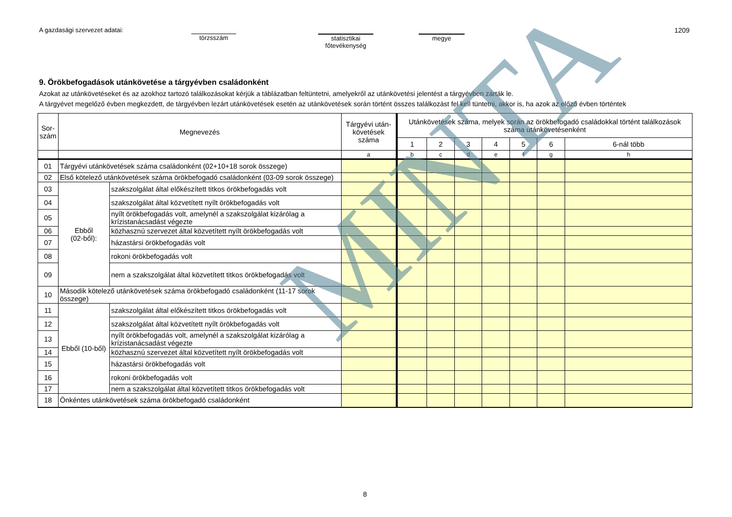A gazdasági szervezet adatai:
törzsszám
statisztikai
főtevékenység
megye
1209
9. Örökbefogadások utánkövetése a tárgyévben családonként
Azokat az utánkövetéseket és az azokhoz tartozó találkozásokat kérjük a táblázatban feltüntetni, amelyekről az utánkövetési jelentést a tárgyévben zárták le.
A tárgyévet megelőző évben megkezdett, de tárgyévben lezárt utánkövetések esetén az utánkövetések során történt összes találkozást fel kell tüntetni, akkor is, ha azok az előző évben történtek
| Sor- szám | Megnevezés | | Tárgyévi után- követések száma | Utánkövetések száma, melyek során az örökbefogadó családokkal történt találkozások száma utánkövetésenként | | | | | | |
| --- | --- | --- | --- | --- | --- | --- | --- | --- | --- | --- |
| | | | | 1 | 2 | 3 | 4 | 5 | 6 | 6-nál több |
| | | | a | b | c | d | e | f | g | h |
| 01 | Tárgyévi utánkövetések száma családonként (02+10+18 sorok összege) | | | | | | | | | |
| 02 | Első kötelező utánkövetések száma örökbefogadó családonként (03-09 sorok összege) | | | | | | | | | |
| 03 | Ebből (02-ből): | szakszolgálat által előkészített titkos örökbefogadás volt | | | | | | | | |
| 04 | | szakszolgálat által közvetített nyílt örökbefogadás volt | | | | | | | | |
| 05 | | nyílt örökbefogadás volt, amelynél a szakszolgálat kizárólag a krízistanácsadást végezte | | | | | | | | |
| 06 | | közhasznú szervezet által közvetített nyílt örökbefogadás volt | | | | | | | | |
| 07 | | házastársi örökbefogadás volt | | | | | | | | |
| 08 | | rokoni örökbefogadás volt | | | | | | | | |
| 09 | | nem a szakszolgálat által közvetített titkos örökbefogadás volt | | | | | | | | |
| 10 | Második kötelező utánkövetések száma örökbefogadó családonként (11-17 sorok összege) | | | | | | | | | |
| 11 | Ebből (10-ből) | szakszolgálat által előkészített titkos örökbefogadás volt | | | | | | | | |
| 12 | | szakszolgálat által közvetített nyílt örökbefogadás volt | | | | | | | | |
| 13 | | nyílt örökbefogadás volt, amelynél a szakszolgálat kizárólag a krízistanácsadást végezte | | | | | | | | |
| 14 | | közhasznú szervezet által közvetített nyílt örökbefogadás volt | | | | | | | | |
| 15 | | házastársi örökbefogadás volt | | | | | | | | |
| 16 | | rokoni örökbefogadás volt | | | | | | | | |
| 17 | | nem a szakszolgálat által közvetített titkos örökbefogadás volt | | | | | | | | |
| 18 | Önkéntes utánkövetések száma örökbefogadó családonként | | | | | | | | | |
MINTA
8